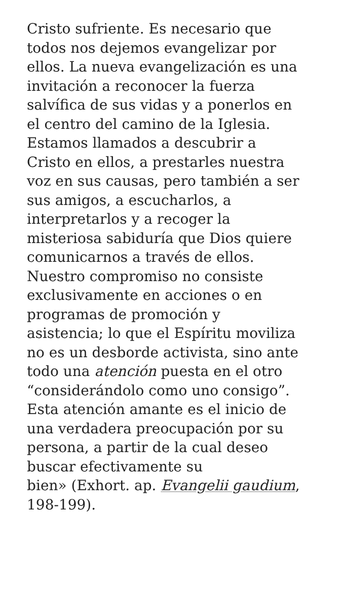Cristo sufriente. Es necesario que
todos nos dejemos evangelizar por
ellos. La nueva evangelización es una
invitación a reconocer la fuerza
salvífica de sus vidas y a ponerlos en
el centro del camino de la Iglesia.
Estamos llamados a descubrir a
Cristo en ellos, a prestarles nuestra
voz en sus causas, pero también a ser
sus amigos, a escucharlos, a
interpretarlos y a recoger la
misteriosa sabiduría que Dios quiere
comunicarnos a través de ellos.
Nuestro compromiso no consiste
exclusivamente en acciones o en
programas de promoción y
asistencia; lo que el Espíritu moviliza
no es un desborde activista, sino ante
todo una atención puesta en el otro
“considerándolo como uno consigo”.
Esta atención amante es el inicio de
una verdadera preocupación por su
persona, a partir de la cual deseo
buscar efectivamente su
bien» (Exhort. ap. Evangelii gaudium,
198-199).